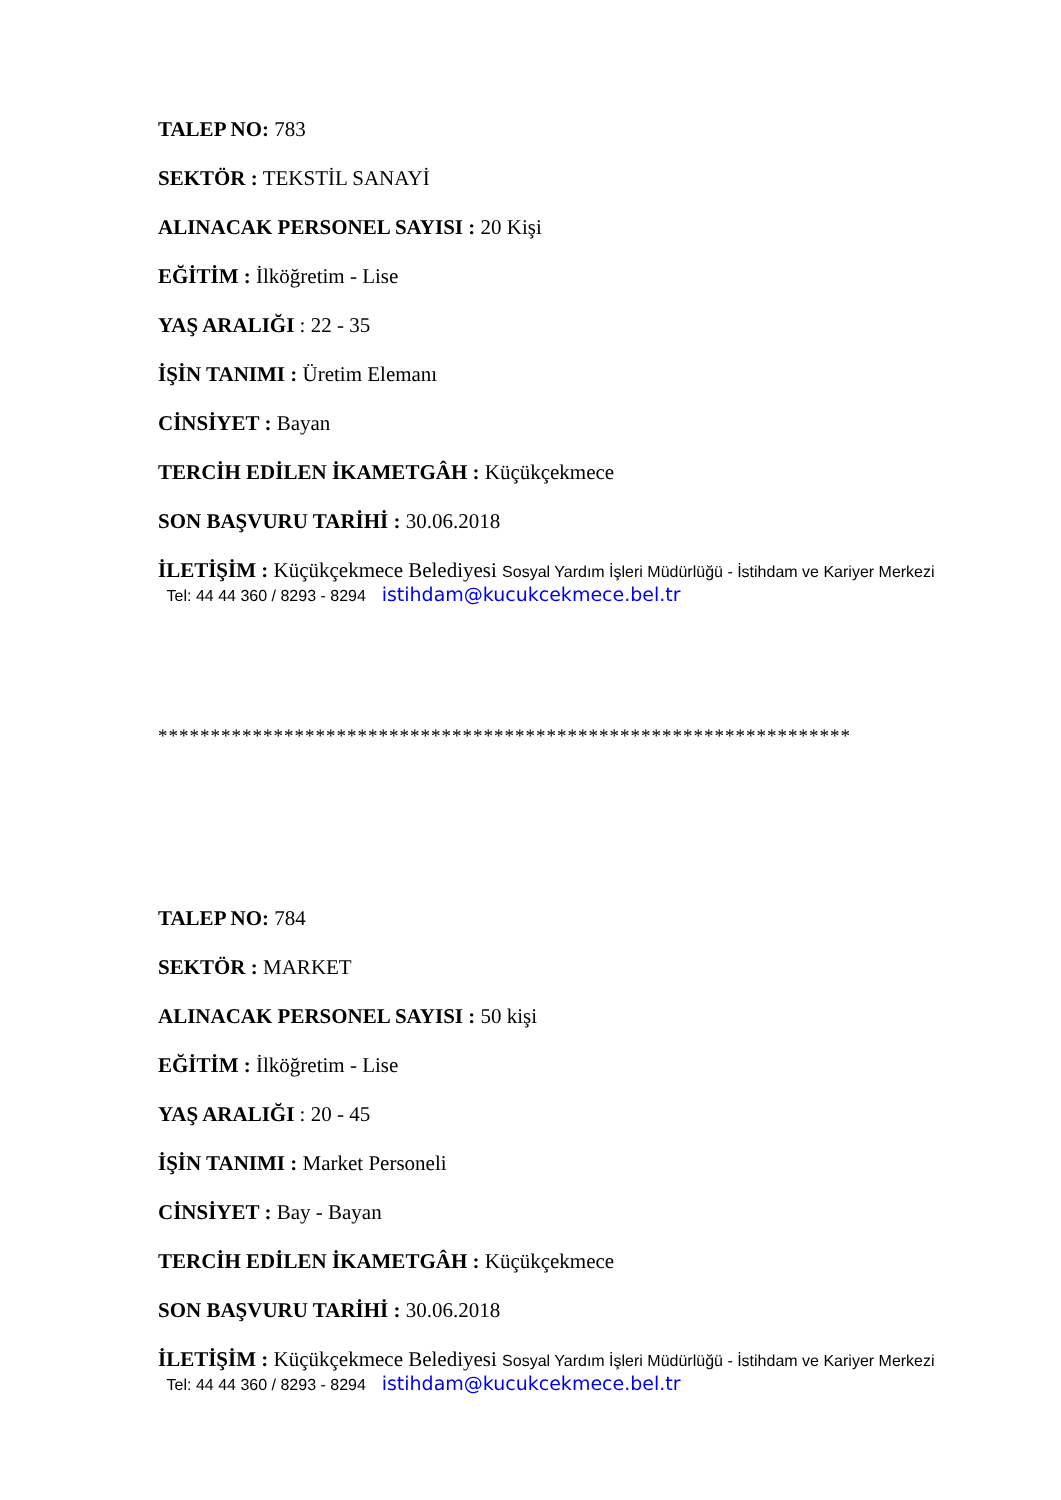TALEP NO: 783
SEKTÖR : TEKSTİL SANAYİ
ALINACAK PERSONEL SAYISI : 20 Kişi
EĞİTİM : İlköğretim - Lise
YAŞ ARALIĞI : 22 - 35
İŞİN TANIMI : Üretim Elemanı
CİNSİYET : Bayan
TERCİH EDİLEN İKAMETGÂH : Küçükçekmece
SON BAŞVURU TARİHİ : 30.06.2018
İLETİŞİM : Küçükçekmece Belediyesi Sosyal Yardım İşleri Müdürlüğü - İstihdam ve Kariyer Merkezi Tel: 44 44 360 / 8293 - 8294 istihdam@kucukcekmece.bel.tr
******************************************************************
TALEP NO: 784
SEKTÖR : MARKET
ALINACAK PERSONEL SAYISI : 50 kişi
EĞİTİM : İlköğretim - Lise
YAŞ ARALIĞI : 20 - 45
İŞİN TANIMI : Market Personeli
CİNSİYET : Bay - Bayan
TERCİH EDİLEN İKAMETGÂH : Küçükçekmece
SON BAŞVURU TARİHİ : 30.06.2018
İLETİŞİM : Küçükçekmece Belediyesi Sosyal Yardım İşleri Müdürlüğü - İstihdam ve Kariyer Merkezi Tel: 44 44 360 / 8293 - 8294 istihdam@kucukcekmece.bel.tr